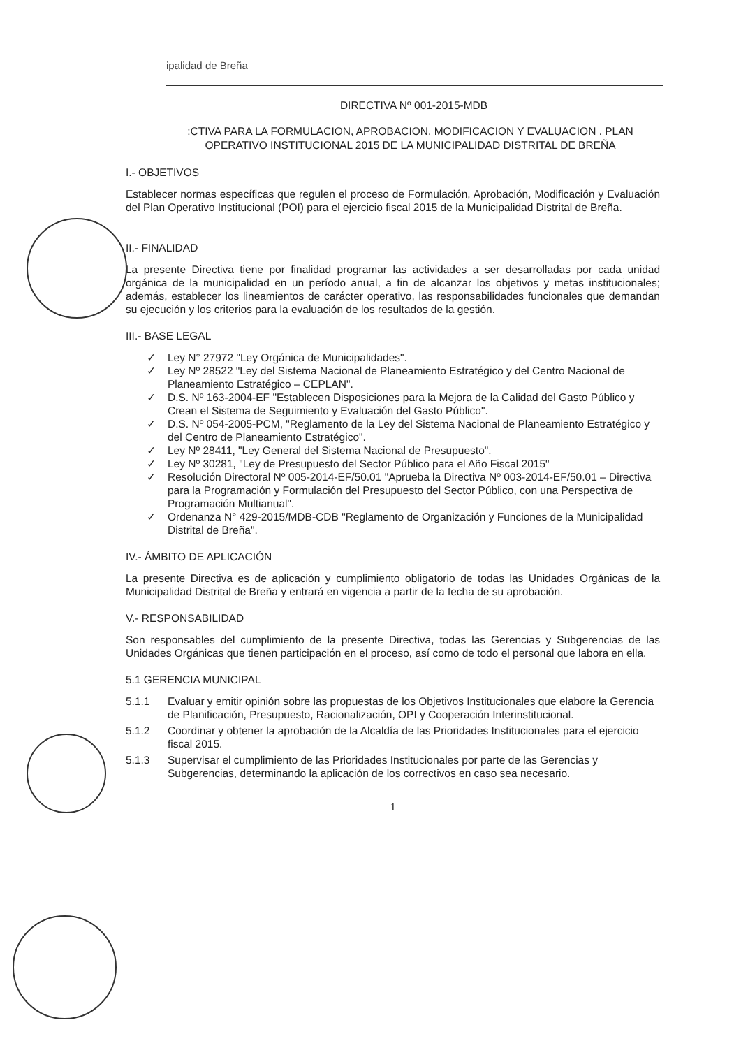ipalidad de Breña
DIRECTIVA Nº 001-2015-MDB
:CTIVA PARA LA FORMULACION, APROBACION, MODIFICACION Y EVALUACION . PLAN OPERATIVO INSTITUCIONAL 2015 DE LA MUNICIPALIDAD DISTRITAL DE BREÑA
I.- OBJETIVOS
Establecer normas específicas que regulen el proceso de Formulación, Aprobación, Modificación y Evaluación del Plan Operativo Institucional (POI) para el ejercicio fiscal 2015 de la Municipalidad Distrital de Breña.
II.- FINALIDAD
La presente Directiva tiene por finalidad programar las actividades a ser desarrolladas por cada unidad orgánica de la municipalidad en un período anual, a fin de alcanzar los objetivos y metas institucionales; además, establecer los lineamientos de carácter operativo, las responsabilidades funcionales que demandan su ejecución y los criterios para la evaluación de los resultados de la gestión.
III.- BASE LEGAL
✓ Ley N° 27972 "Ley Orgánica de Municipalidades".
✓ Ley Nº 28522 "Ley del Sistema Nacional de Planeamiento Estratégico y del Centro Nacional de Planeamiento Estratégico – CEPLAN".
✓ D.S. Nº 163-2004-EF "Establecen Disposiciones para la Mejora de la Calidad del Gasto Público y Crean el Sistema de Seguimiento y Evaluación del Gasto Público".
✓ D.S. Nº 054-2005-PCM, "Reglamento de la Ley del Sistema Nacional de Planeamiento Estratégico y del Centro de Planeamiento Estratégico".
✓ Ley Nº 28411, "Ley General del Sistema Nacional de Presupuesto".
✓ Ley Nº 30281, "Ley de Presupuesto del Sector Público para el Año Fiscal 2015"
✓ Resolución Directoral Nº 005-2014-EF/50.01 "Aprueba la Directiva Nº 003-2014-EF/50.01 – Directiva para la Programación y Formulación del Presupuesto del Sector Público, con una Perspectiva de Programación Multianual".
✓ Ordenanza N° 429-2015/MDB-CDB "Reglamento de Organización y Funciones de la Municipalidad Distrital de Breña".
IV.- ÁMBITO DE APLICACIÓN
La presente Directiva es de aplicación y cumplimiento obligatorio de todas las Unidades Orgánicas de la Municipalidad Distrital de Breña y entrará en vigencia a partir de la fecha de su aprobación.
V.- RESPONSABILIDAD
Son responsables del cumplimiento de la presente Directiva, todas las Gerencias y Subgerencias de las Unidades Orgánicas que tienen participación en el proceso, así como de todo el personal que labora en ella.
5.1 GERENCIA MUNICIPAL
5.1.1 Evaluar y emitir opinión sobre las propuestas de los Objetivos Institucionales que elabore la Gerencia de Planificación, Presupuesto, Racionalización, OPI y Cooperación Interinstitucional.
5.1.2 Coordinar y obtener la aprobación de la Alcaldía de las Prioridades Institucionales para el ejercicio fiscal 2015.
5.1.3 Supervisar el cumplimiento de las Prioridades Institucionales por parte de las Gerencias y Subgerencias, determinando la aplicación de los correctivos en caso sea necesario.
1